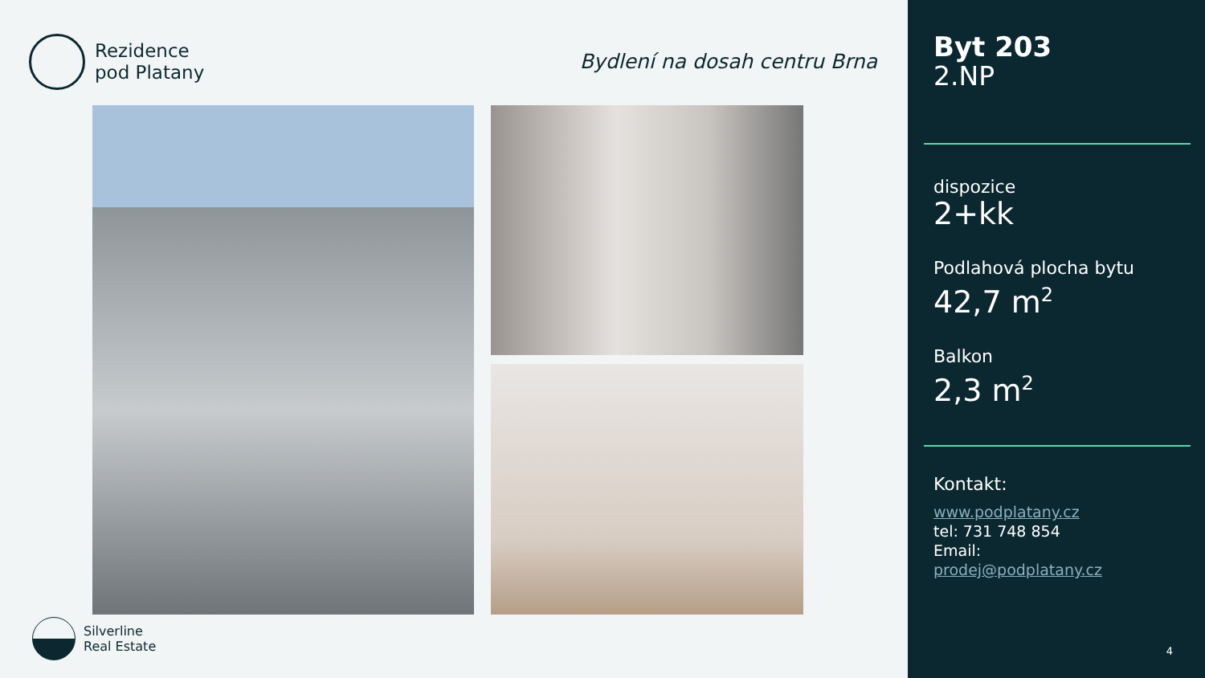Rezidence
pod Platany
Bydlení na dosah centru Brna
Silverline
Real Estate
Byt 203
2.NP
dispozice
2+kk
Podlahová plocha bytu
42,7 m<sup>2</sup>
Balkon
2,3 m<sup>2</sup>
Kontakt:
www.podplatany.cz
tel: 731 748 854
Email:
prodej@podplatany.cz
4